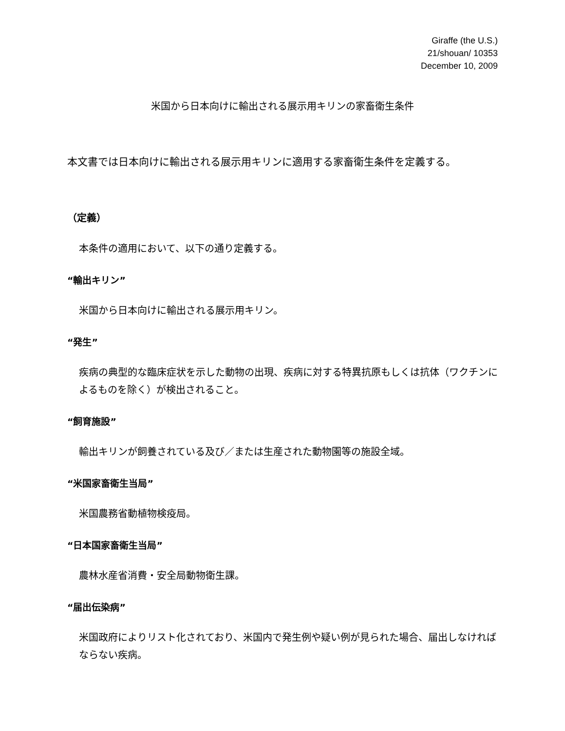Giraffe (the U.S.)
21/shouan/ 10353
December 10, 2009
米国から日本向けに輸出される展示用キリンの家畜衛生条件
本文書では日本向けに輸出される展示用キリンに適用する家畜衛生条件を定義する。
（定義）
本条件の適用において、以下の通り定義する。
“輸出キリン”
米国から日本向けに輸出される展示用キリン。
“発生”
疾病の典型的な臨床症状を示した動物の出現、疾病に対する特異抗原もしくは抗体（ワクチンによるものを除く）が検出されること。
“飼育施設”
輸出キリンが飼養されている及び／または生産された動物園等の施設全域。
“米国家畜衛生当局”
米国農務省動植物検疫局。
“日本国家畜衛生当局”
農林水産省消費・安全局動物衛生課。
“届出伝染病”
米国政府によりリスト化されており、米国内で発生例や疑い例が見られた場合、届出しなければならない疾病。